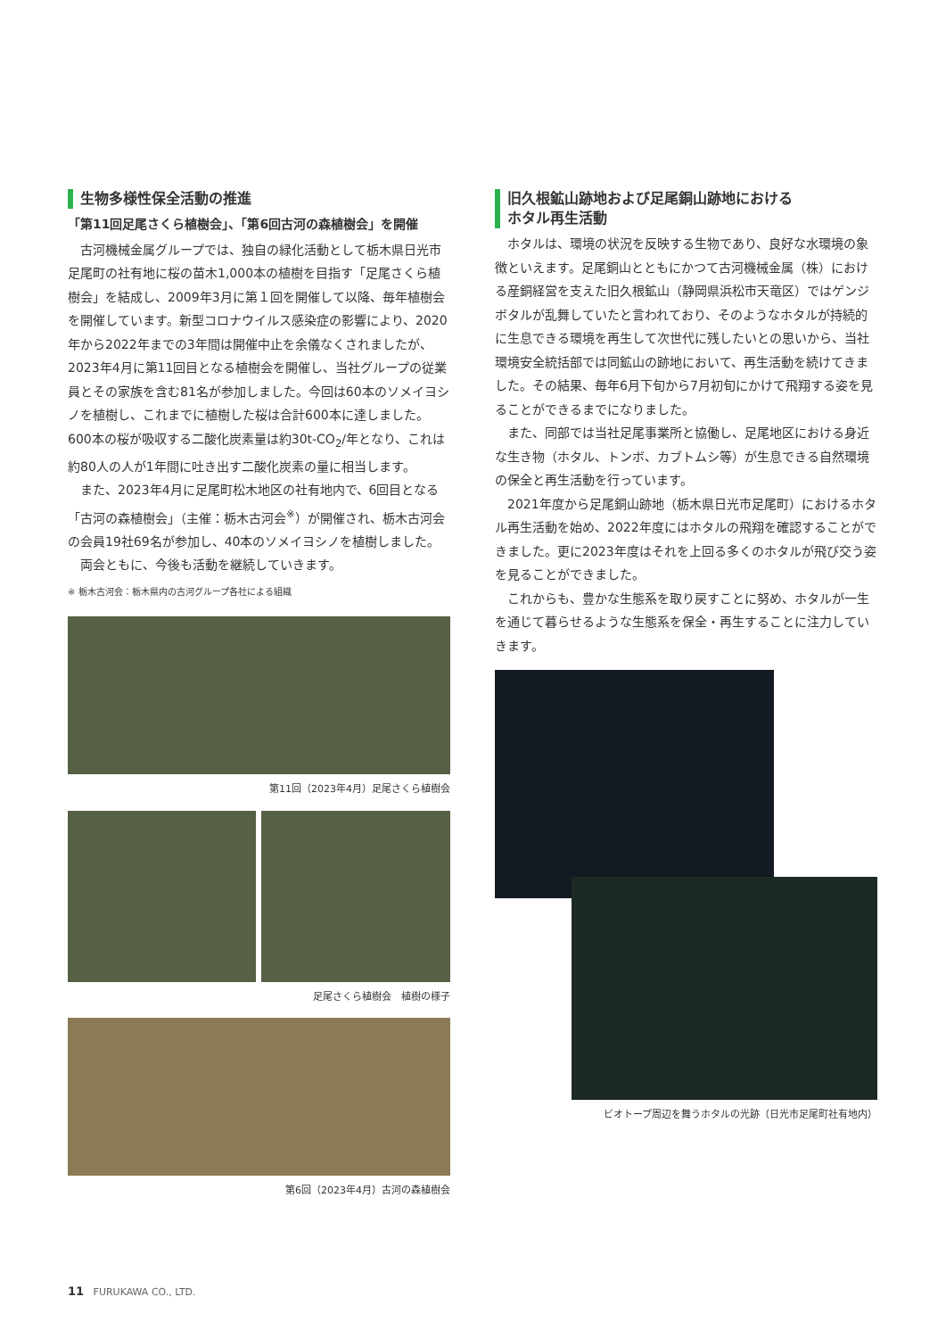生物多様性保全活動の推進
「第11回足尾さくら植樹会」、「第6回古河の森植樹会」を開催
古河機械金属グループでは、独自の緑化活動として栃木県日光市足尾町の社有地に桜の苗木1,000本の植樹を目指す「足尾さくら植樹会」を結成し、2009年3月に第１回を開催して以降、毎年植樹会を開催しています。新型コロナウイルス感染症の影響により、2020年から2022年までの3年間は開催中止を余儀なくされましたが、2023年4月に第11回目となる植樹会を開催し、当社グループの従業員とその家族を含む81名が参加しました。今回は60本のソメイヨシノを植樹し、これまでに植樹した桜は合計600本に達しました。600本の桜が吸収する二酸化炭素量は約30t-CO<sub>2</sub>/年となり、これは約80人の人が1年間に吐き出す二酸化炭素の量に相当します。
また、2023年4月に足尾町松木地区の社有地内で、6回目となる「古河の森植樹会」（主催：栃木古河会<sup>※</sup>）が開催され、栃木古河会の会員19社69名が参加し、40本のソメイヨシノを植樹しました。
両会ともに、今後も活動を継続していきます。
※ 栃木古河会：栃木県内の古河グループ各社による組織
第11回（2023年4月）足尾さくら植樹会
足尾さくら植樹会　植樹の様子
第6回（2023年4月）古河の森植樹会
旧久根鉱山跡地および足尾銅山跡地における
ホタル再生活動
ホタルは、環境の状況を反映する生物であり、良好な水環境の象徴といえます。足尾銅山とともにかつて古河機械金属（株）における産銅経営を支えた旧久根鉱山（静岡県浜松市天竜区）ではゲンジボタルが乱舞していたと言われており、そのようなホタルが持続的に生息できる環境を再生して次世代に残したいとの思いから、当社環境安全統括部では同鉱山の跡地において、再生活動を続けてきました。その結果、毎年6月下旬から7月初旬にかけて飛翔する姿を見ることができるまでになりました。
また、同部では当社足尾事業所と協働し、足尾地区における身近な生き物（ホタル、トンボ、カブトムシ等）が生息できる自然環境の保全と再生活動を行っています。
2021年度から足尾銅山跡地（栃木県日光市足尾町）におけるホタル再生活動を始め、2022年度にはホタルの飛翔を確認することができました。更に2023年度はそれを上回る多くのホタルが飛び交う姿を見ることができました。
これからも、豊かな生態系を取り戻すことに努め、ホタルが一生を通じて暮らせるような生態系を保全・再生することに注力していきます。
ビオトープ周辺を舞うホタルの光跡（日光市足尾町社有地内）
11 FURUKAWA CO., LTD.